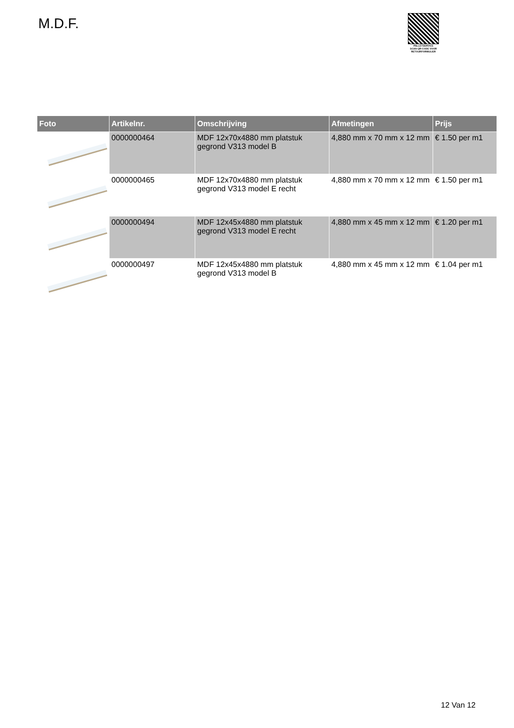M.D.F.
PALLETSERVICE
SCAN QR-CODE VOOR RETOURFORMULIER
| Foto | Artikelnr. | Omschrijving | Afmetingen | Prijs |
| --- | --- | --- | --- | --- |
| | 0000000464 | MDF 12x70x4880 mm platstuk gegrond V313 model B | 4,880 mm x 70 mm x 12 mm | € 1.50 per m1 |
| | 0000000465 | MDF 12x70x4880 mm platstuk gegrond V313 model E recht | 4,880 mm x 70 mm x 12 mm | € 1.50 per m1 |
| | 0000000494 | MDF 12x45x4880 mm platstuk gegrond V313 model E recht | 4,880 mm x 45 mm x 12 mm | € 1.20 per m1 |
| | 0000000497 | MDF 12x45x4880 mm platstuk gegrond V313 model B | 4,880 mm x 45 mm x 12 mm | € 1.04 per m1 |
12 Van 12